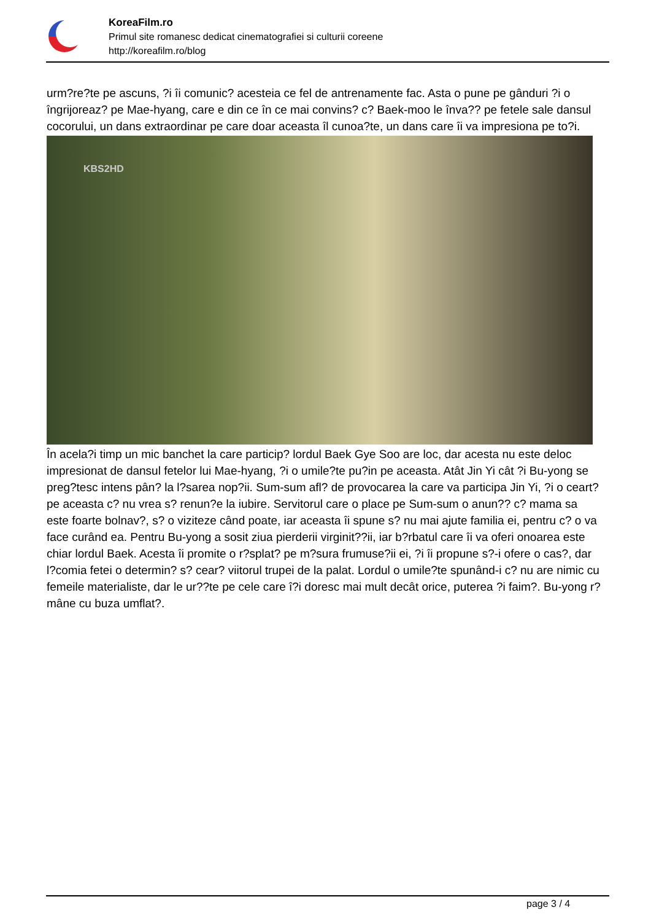KoreaFilm.ro
Primul site romanesc dedicat cinematografiei si culturii coreene
http://koreafilm.ro/blog
urm?re?te pe ascuns, ?i îi comunic? acesteia ce fel de antrenamente fac. Asta o pune pe gânduri ?i o îngrijoreaz? pe Mae-hyang, care e din ce în ce mai convins? c? Baek-moo le înva?? pe fetele sale dansul cocorului, un dans extraordinar pe care doar aceasta îl cunoa?te, un dans care îi va impresiona pe to?i.
KBS2HD
În acela?i timp un mic banchet la care particip? lordul Baek Gye Soo are loc, dar acesta nu este deloc impresionat de dansul fetelor lui Mae-hyang, ?i o umile?te pu?in pe aceasta. Atât Jin Yi cât ?i Bu-yong se preg?tesc intens pân? la l?sarea nop?ii. Sum-sum afl? de provocarea la care va participa Jin Yi, ?i o ceart? pe aceasta c? nu vrea s? renun?e la iubire. Servitorul care o place pe Sum-sum o anun?? c? mama sa este foarte bolnav?, s? o viziteze când poate, iar aceasta îi spune s? nu mai ajute familia ei, pentru c? o va face curând ea. Pentru Bu-yong a sosit ziua pierderii virginit??ii, iar b?rbatul care îi va oferi onoarea este chiar lordul Baek. Acesta îi promite o r?splat? pe m?sura frumuse?ii ei, ?i îi propune s?-i ofere o cas?, dar l?comia fetei o determin? s? cear? viitorul trupei de la palat. Lordul o umile?te spunând-i c? nu are nimic cu femeile materialiste, dar le ur??te pe cele care î?i doresc mai mult decât orice, puterea ?i faim?. Bu-yong r?mâne cu buza umflat?.
page 3 / 4